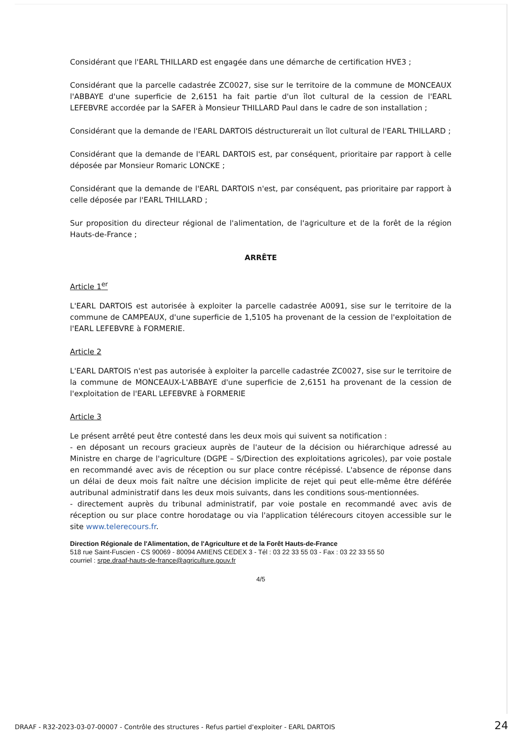Considérant que l'EARL THILLARD est engagée dans une démarche de certification HVE3 ;
Considérant que la parcelle cadastrée ZC0027, sise sur le territoire de la commune de MONCEAUX l'ABBAYE d'une superficie de 2,6151 ha fait partie d'un îlot cultural de la cession de l'EARL LEFEBVRE accordée par la SAFER à Monsieur THILLARD Paul dans le cadre de son installation ;
Considérant que la demande de l'EARL DARTOIS déstructurerait un îlot cultural de l'EARL THILLARD ;
Considérant que la demande de l'EARL DARTOIS est, par conséquent, prioritaire par rapport à celle déposée par Monsieur Romaric LONCKE ;
Considérant que la demande de l'EARL DARTOIS n'est, par conséquent, pas prioritaire par rapport à celle déposée par l'EARL THILLARD ;
Sur proposition du directeur régional de l'alimentation, de l'agriculture et de la forêt de la région Hauts-de-France ;
ARRÊTE
Article 1<sup>er</sup>
L'EARL DARTOIS est autorisée à exploiter la parcelle cadastrée A0091, sise sur le territoire de la commune de CAMPEAUX, d'une superficie de 1,5105 ha provenant de la cession de l'exploitation de l'EARL LEFEBVRE à FORMERIE.
Article 2
L'EARL DARTOIS n'est pas autorisée à exploiter la parcelle cadastrée ZC0027, sise sur le territoire de la commune de MONCEAUX-L'ABBAYE d'une superficie de 2,6151 ha provenant de la cession de l'exploitation de l'EARL LEFEBVRE à FORMERIE
Article 3
Le présent arrêté peut être contesté dans les deux mois qui suivent sa notification :
- en déposant un recours gracieux auprès de l'auteur de la décision ou hiérarchique adressé au Ministre en charge de l'agriculture (DGPE – S/Direction des exploitations agricoles), par voie postale en recommandé avec avis de réception ou sur place contre récépissé. L'absence de réponse dans un délai de deux mois fait naître une décision implicite de rejet qui peut elle-même être déférée autribunal administratif dans les deux mois suivants, dans les conditions sous-mentionnées.
- directement auprès du tribunal administratif, par voie postale en recommandé avec avis de réception ou sur place contre horodatage ou via l'application télérecours citoyen accessible sur le site www.telerecours.fr.
Direction Régionale de l'Alimentation, de l'Agriculture et de la Forêt Hauts-de-France
518 rue Saint-Fuscien - CS 90069 - 80094 AMIENS CEDEX 3 - Tél : 03 22 33 55 03 - Fax : 03 22 33 55 50
courriel : srpe.draaf-hauts-de-france@agriculture.gouv.fr
4/5
DRAAF - R32-2023-03-07-00007 - Contrôle des structures - Refus partiel d'exploiter - EARL DARTOIS 24